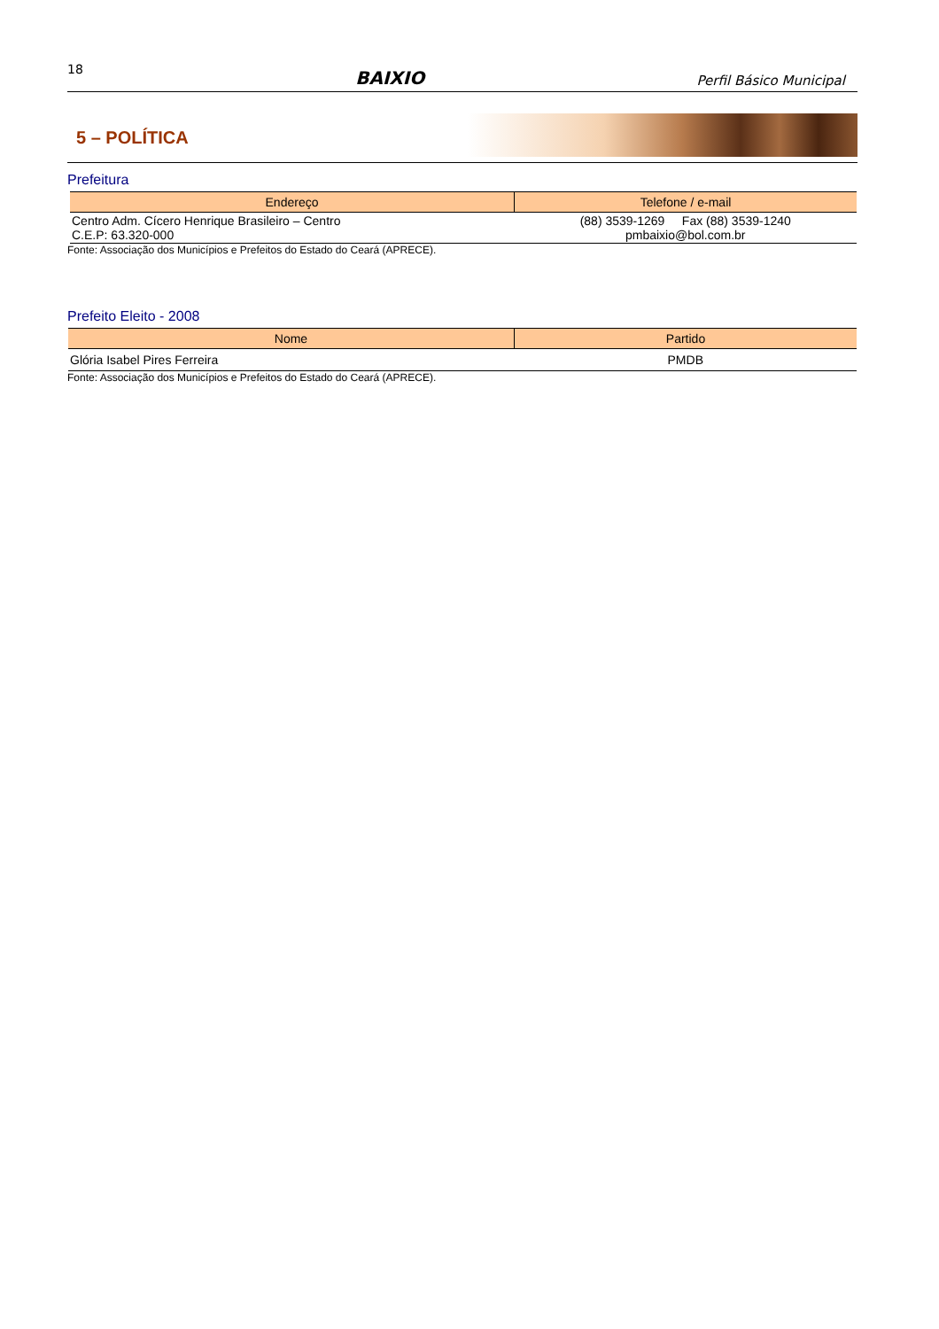18 BAIXIO Perfil Básico Municipal
5 – POLÍTICA
Prefeitura
| Endereço | Telefone / e-mail |
| --- | --- |
| Centro Adm. Cícero Henrique Brasileiro – Centro C.E.P: 63.320-000 | (88) 3539-1269 Fax (88) 3539-1240 pmbaixio@bol.com.br |
Fonte: Associação dos Municípios e Prefeitos do Estado do Ceará (APRECE).
Prefeito Eleito - 2008
| Nome | Partido |
| --- | --- |
| Glória Isabel Pires Ferreira | PMDB |
Fonte: Associação dos Municípios e Prefeitos do Estado do Ceará (APRECE).